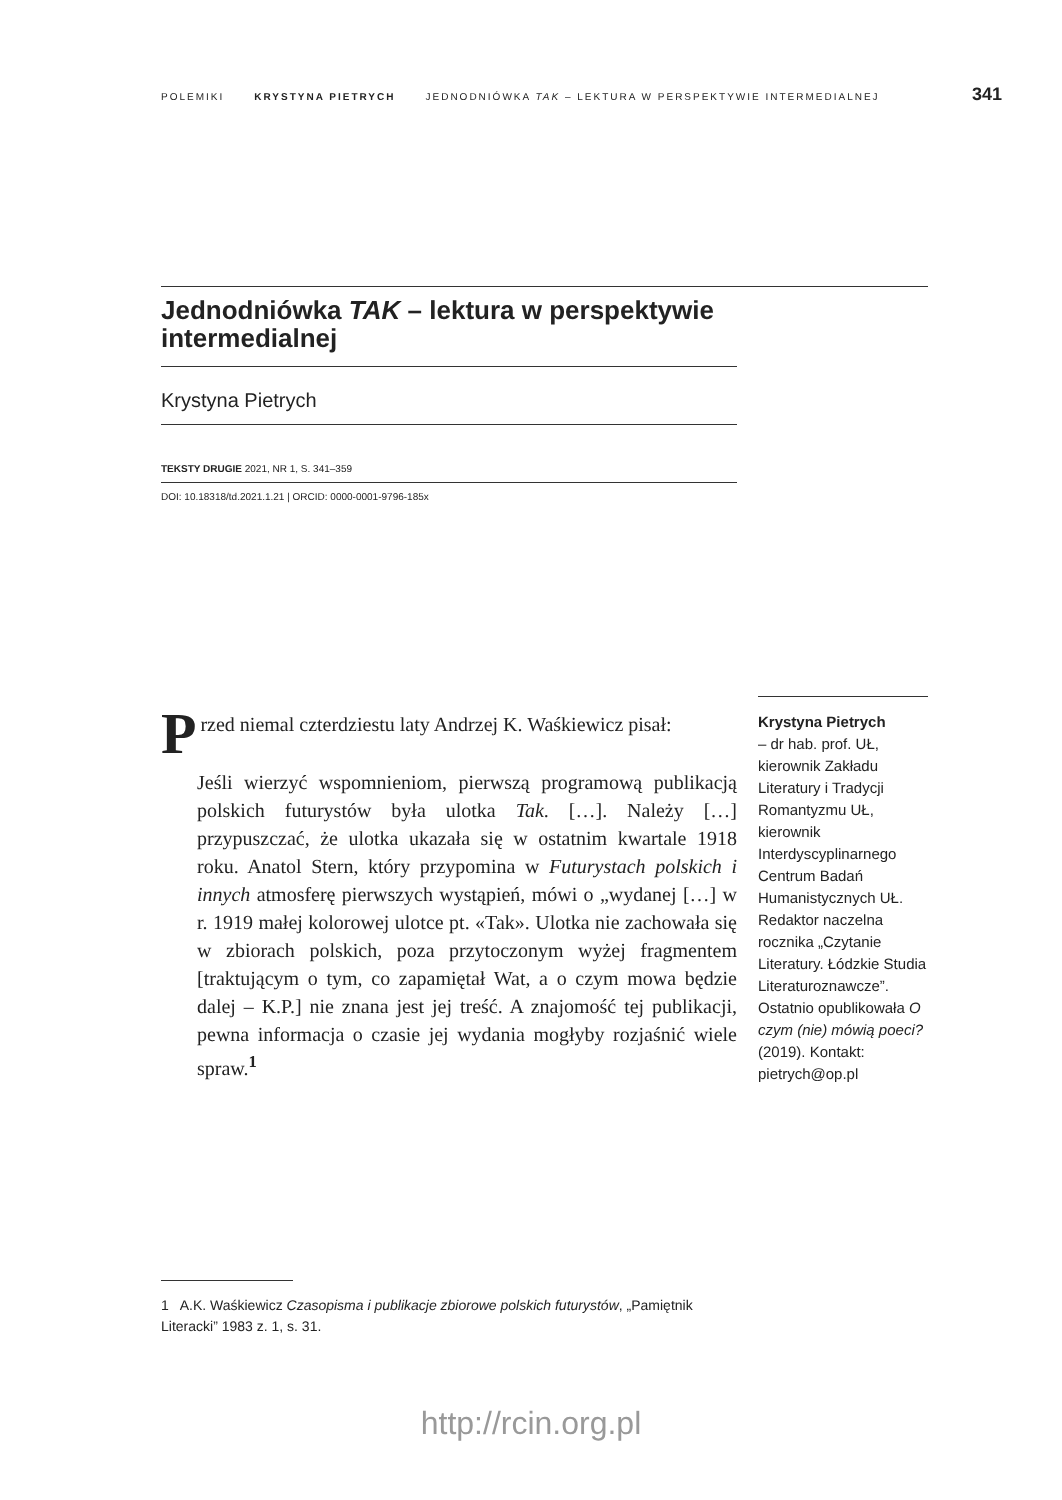POLEMIKI KRYSTYNA PIETRYCH JEDNODNIÓWKA TAK – LEKTURA W PERSPEKTYWIE INTERMEDIALNEJ 341
Jednodniówka TAK – lektura w perspektywie intermedialnej
Krystyna Pietrych
TEKSTY DRUGIE 2021, NR 1, S. 341–359
DOI: 10.18318/td.2021.1.21 | ORCID: 0000-0001-9796-185x
Przed niemal czterdziestu laty Andrzej K. Waśkiewicz pisał:
Jeśli wierzyć wspomnieniom, pierwszą programową publikacją polskich futurystów była ulotka Tak. […]. Należy […] przypuszczać, że ulotka ukazała się w ostatnim kwartale 1918 roku. Anatol Stern, który przypomina w Futurystach polskich i innych atmosferę pierwszych wystąpień, mówi o „wydanej […] w r. 1919 małej kolorowej ulotce pt. «Tak». Ulotka nie zachowała się w zbiorach polskich, poza przytoczonym wyżej fragmentem [traktującym o tym, co zapamiętał Wat, a o czym mowa będzie dalej – K.P.] nie znana jest jej treść. A znajomość tej publikacji, pewna informacja o czasie jej wydania mogłyby rozjaśnić wiele spraw.<sup>1</sup>
Krystyna Pietrych
– dr hab. prof. UŁ, kierownik Zakładu Literatury i Tradycji Romantyzmu UŁ, kierownik Interdyscyplinarnego Centrum Badań Humanistycznych UŁ. Redaktor naczelna rocznika „Czytanie Literatury. Łódzkie Studia Literaturoznawcze”. Ostatnio opublikowała O czym (nie) mówią poeci? (2019). Kontakt: pietrych@op.pl
1 A.K. Waśkiewicz Czasopisma i publikacje zbiorowe polskich futurystów, „Pamiętnik Literacki” 1983 z. 1, s. 31.
http://rcin.org.pl